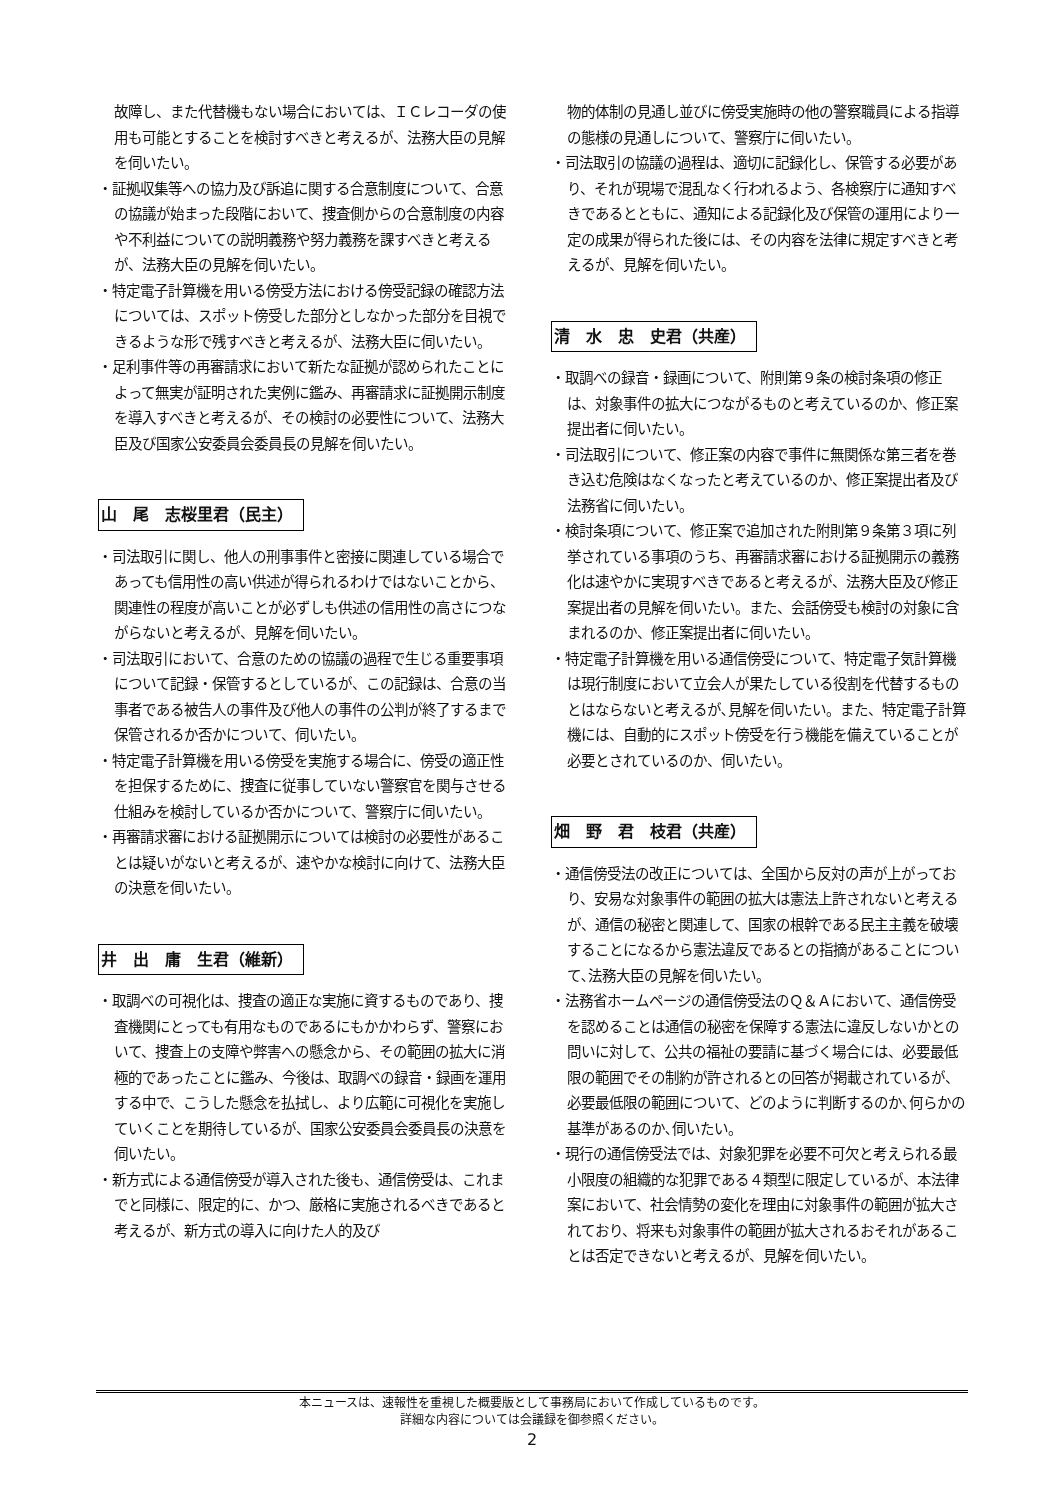故障し、また代替機もない場合においては、ＩＣレコーダの使用も可能とすることを検討すべきと考えるが、法務大臣の見解を伺いたい。
・証拠収集等への協力及び訴追に関する合意制度について、合意の協議が始まった段階において、捜査側からの合意制度の内容や不利益についての説明義務や努力義務を課すべきと考えるが、法務大臣の見解を伺いたい。
・特定電子計算機を用いる傍受方法における傍受記録の確認方法については、スポット傍受した部分としなかった部分を目視できるような形で残すべきと考えるが、法務大臣に伺いたい。
・足利事件等の再審請求において新たな証拠が認められたことによって無実が証明された実例に鑑み、再審請求に証拠開示制度を導入すべきと考えるが、その検討の必要性について、法務大臣及び国家公安委員会委員長の見解を伺いたい。
山　尾　志桜里君（民主）
・司法取引に関し、他人の刑事事件と密接に関連している場合であっても信用性の高い供述が得られるわけではないことから、関連性の程度が高いことが必ずしも供述の信用性の高さにつながらないと考えるが、見解を伺いたい。
・司法取引において、合意のための協議の過程で生じる重要事項について記録・保管するとしているが、この記録は、合意の当事者である被告人の事件及び他人の事件の公判が終了するまで保管されるか否かについて、伺いたい。
・特定電子計算機を用いる傍受を実施する場合に、傍受の適正性を担保するために、捜査に従事していない警察官を関与させる仕組みを検討しているか否かについて、警察庁に伺いたい。
・再審請求審における証拠開示については検討の必要性があることは疑いがないと考えるが、速やかな検討に向けて、法務大臣の決意を伺いたい。
井　出　庸　生君（維新）
・取調べの可視化は、捜査の適正な実施に資するものであり、捜査機関にとっても有用なものであるにもかかわらず、警察において、捜査上の支障や弊害への懸念から、その範囲の拡大に消極的であったことに鑑み、今後は、取調べの録音・録画を運用する中で、こうした懸念を払拭し、より広範に可視化を実施していくことを期待しているが、国家公安委員会委員長の決意を伺いたい。
・新方式による通信傍受が導入された後も、通信傍受は、これまでと同様に、限定的に、かつ、厳格に実施されるべきであると考えるが、新方式の導入に向けた人的及び
物的体制の見通し並びに傍受実施時の他の警察職員による指導の態様の見通しについて、警察庁に伺いたい。
・司法取引の協議の過程は、適切に記録化し、保管する必要があり、それが現場で混乱なく行われるよう、各検察庁に通知すべきであるとともに、通知による記録化及び保管の運用により一定の成果が得られた後には、その内容を法律に規定すべきと考えるが、見解を伺いたい。
清　水　忠　史君（共産）
・取調べの録音・録画について、附則第９条の検討条項の修正は、対象事件の拡大につながるものと考えているのか、修正案提出者に伺いたい。
・司法取引について、修正案の内容で事件に無関係な第三者を巻き込む危険はなくなったと考えているのか、修正案提出者及び法務省に伺いたい。
・検討条項について、修正案で追加された附則第９条第３項に列挙されている事項のうち、再審請求審における証拠開示の義務化は速やかに実現すべきであると考えるが、法務大臣及び修正案提出者の見解を伺いたい。また、会話傍受も検討の対象に含まれるのか、修正案提出者に伺いたい。
・特定電子計算機を用いる通信傍受について、特定電子気計算機は現行制度において立会人が果たしている役割を代替するものとはならないと考えるが､見解を伺いたい。また、特定電子計算機には、自動的にスポット傍受を行う機能を備えていることが必要とされているのか、伺いたい。
畑　野　君　枝君（共産）
・通信傍受法の改正については、全国から反対の声が上がっており、安易な対象事件の範囲の拡大は憲法上許されないと考えるが、通信の秘密と関連して、国家の根幹である民主主義を破壊することになるから憲法違反であるとの指摘があることについて､法務大臣の見解を伺いたい。
・法務省ホームページの通信傍受法のＱ＆Ａにおいて、通信傍受を認めることは通信の秘密を保障する憲法に違反しないかとの問いに対して、公共の福祉の要請に基づく場合には、必要最低限の範囲でその制約が許されるとの回答が掲載されているが、必要最低限の範囲について、どのように判断するのか､何らかの基準があるのか､伺いたい。
・現行の通信傍受法では、対象犯罪を必要不可欠と考えられる最小限度の組織的な犯罪である４類型に限定しているが、本法律案において、社会情勢の変化を理由に対象事件の範囲が拡大されており、将来も対象事件の範囲が拡大されるおそれがあることは否定できないと考えるが、見解を伺いたい。
本ニュースは、速報性を重視した概要版として事務局において作成しているものです。
詳細な内容については会議録を御参照ください。
2